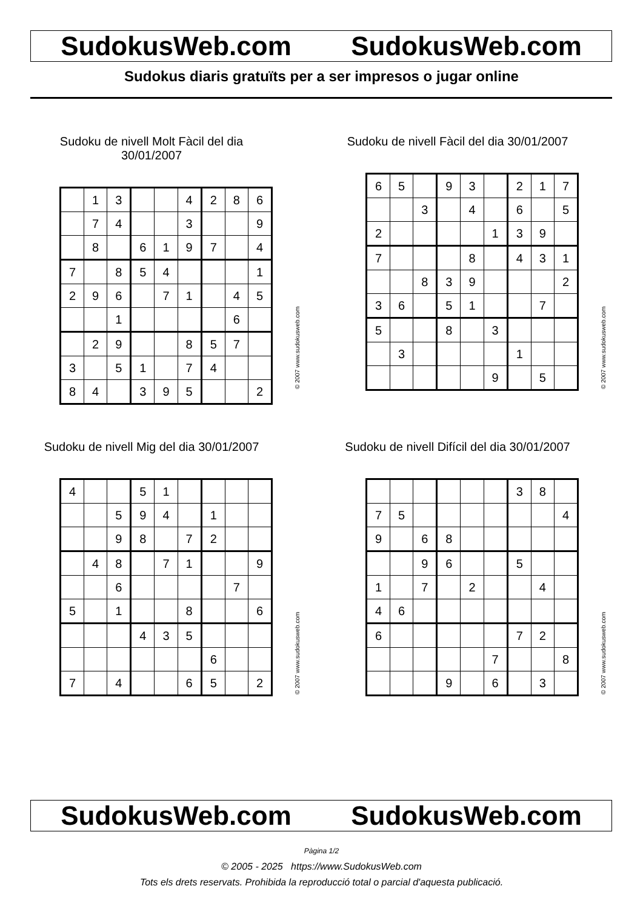SudokusWeb.com SudokusWeb.com
Sudokus diaris gratuïts per a ser impresos o jugar online
Sudoku de nivell Molt Fàcil del dia 30/01/2007
| | 1 | 3 | | | 4 | 2 | 8 | 6 |
| | 7 | 4 | | | 3 | | | 9 |
| | 8 | | 6 | 1 | 9 | 7 | | 4 |
| 7 | | 8 | 5 | 4 | | | | 1 |
| 2 | 9 | 6 | | 7 | 1 | | 4 | 5 |
| | | 1 | | | | | 6 | |
| | 2 | 9 | | | 8 | 5 | 7 | |
| 3 | | 5 | 1 | | 7 | 4 | | |
| 8 | 4 | | 3 | 9 | 5 | | | 2 |
© 2007 www.sudokusweb.com
Sudoku de nivell Fàcil del dia 30/01/2007
| 6 | 5 | | 9 | 3 | | 2 | 1 | 7 |
| | | 3 | | 4 | | 6 | | 5 |
| 2 | | | | | 1 | 3 | 9 | |
| 7 | | | | 8 | | 4 | 3 | 1 |
| | | 8 | 3 | 9 | | | | 2 |
| 3 | 6 | | 5 | 1 | | | 7 | |
| 5 | | | 8 | | 3 | | | |
| | 3 | | | | | 1 | | |
| | | | | | 9 | | 5 | |
© 2007 www.sudokusweb.com
Sudoku de nivell Mig del dia 30/01/2007
| 4 | | | 5 | 1 | | | | |
| | | 5 | 9 | 4 | | 1 | | |
| | | 9 | 8 | | 7 | 2 | | |
| | 4 | 8 | | 7 | 1 | | | 9 |
| | | 6 | | | | | 7 | |
| 5 | | 1 | | | 8 | | | 6 |
| | | | 4 | 3 | 5 | | | |
| | | | | | | 6 | | |
| 7 | | 4 | | | 6 | 5 | | 2 |
© 2007 www.sudokusweb.com
Sudoku de nivell Difícil del dia 30/01/2007
| | | | | | | 3 | 8 | |
| 7 | 5 | | | | | | | 4 |
| 9 | | 6 | 8 | | | | | |
| | | 9 | 6 | | | 5 | | |
| 1 | | 7 | | 2 | | | 4 | |
| 4 | 6 | | | | | | | |
| 6 | | | | | | 7 | 2 | |
| | | | | | 7 | | | 8 |
| | | | 9 | | 6 | | 3 | |
© 2007 www.sudokusweb.com
SudokusWeb.com SudokusWeb.com
Pàgina 1/2
© 2005 - 2025 https://www.SudokusWeb.com
Tots els drets reservats. Prohibida la reproducció total o parcial d'aquesta publicació.